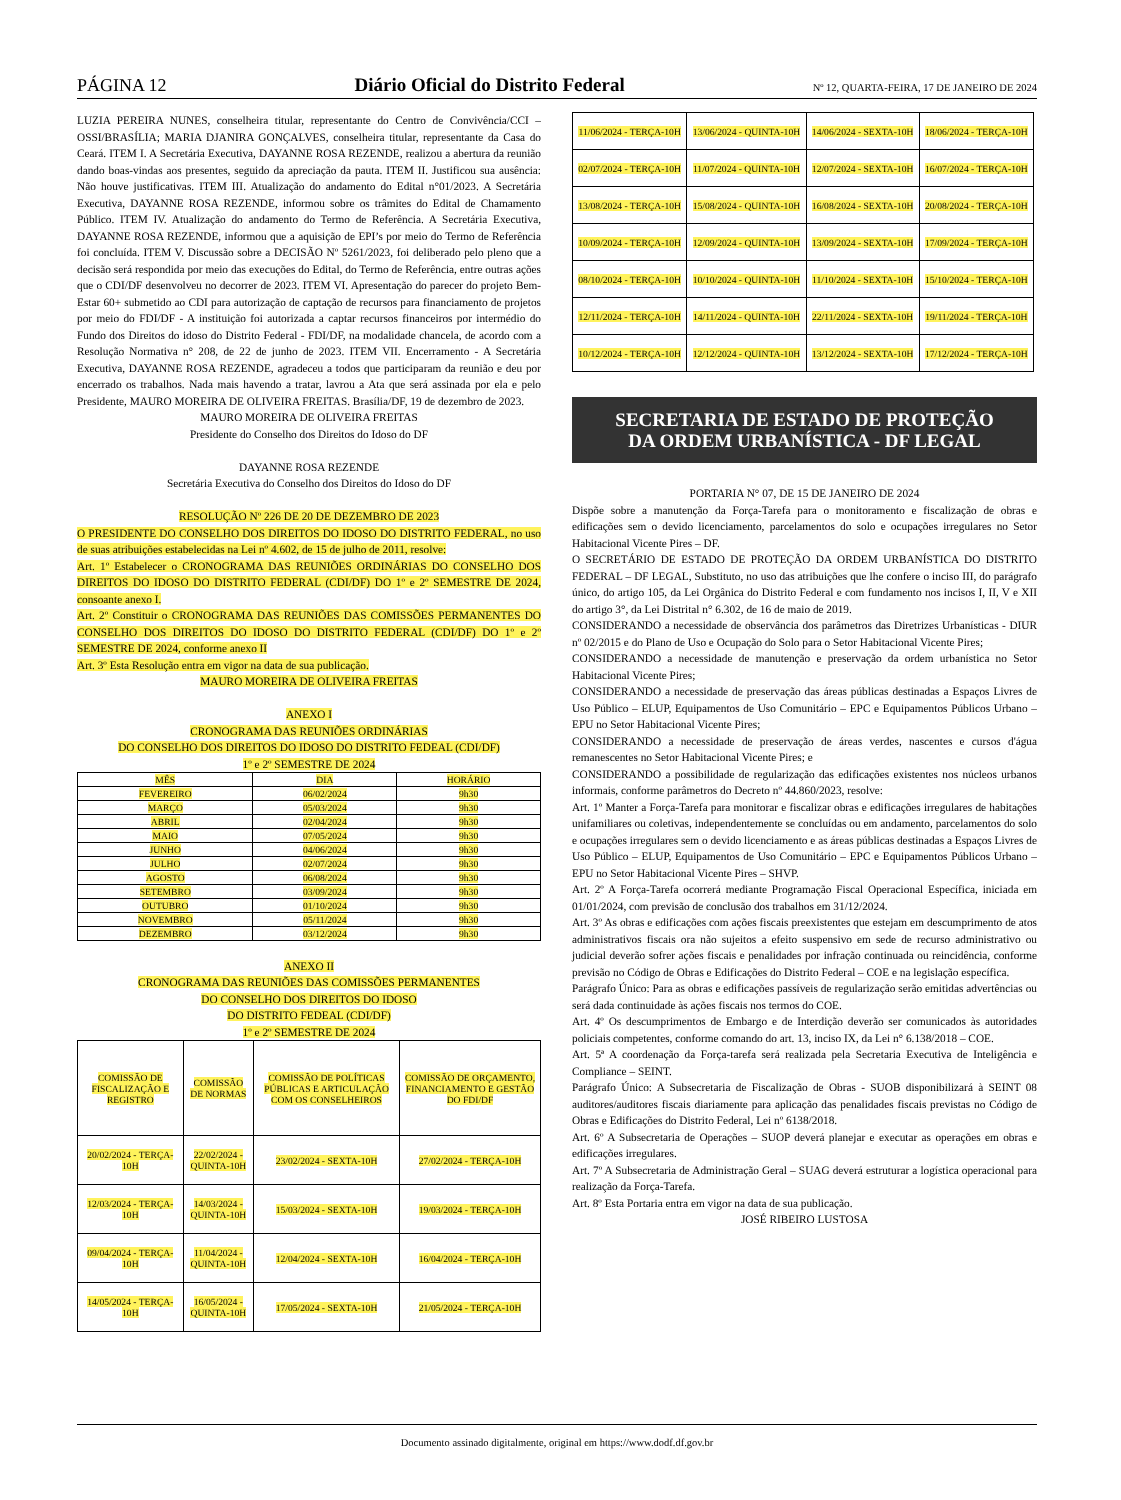PÁGINA 12 Diário Oficial do Distrito Federal Nº 12, QUARTA-FEIRA, 17 DE JANEIRO DE 2024
LUZIA PEREIRA NUNES, conselheira titular, representante do Centro de Convivência/CCI – OSSI/BRASÍLIA; MARIA DJANIRA GONÇALVES, conselheira titular, representante da Casa do Ceará. ITEM I. A Secretária Executiva, DAYANNE ROSA REZENDE, realizou a abertura da reunião dando boas-vindas aos presentes, seguido da apreciação da pauta. ITEM II. Justificou sua ausência: Não houve justificativas. ITEM III. Atualização do andamento do Edital n°01/2023. A Secretária Executiva, DAYANNE ROSA REZENDE, informou sobre os trâmites do Edital de Chamamento Público. ITEM IV. Atualização do andamento do Termo de Referência. A Secretária Executiva, DAYANNE ROSA REZENDE, informou que a aquisição de EPI’s por meio do Termo de Referência foi concluída. ITEM V. Discussão sobre a DECISÃO Nº 5261/2023, foi deliberado pelo pleno que a decisão será respondida por meio das execuções do Edital, do Termo de Referência, entre outras ações que o CDI/DF desenvolveu no decorrer de 2023. ITEM VI. Apresentação do parecer do projeto Bem-Estar 60+ submetido ao CDI para autorização de captação de recursos para financiamento de projetos por meio do FDI/DF - A instituição foi autorizada a captar recursos financeiros por intermédio do Fundo dos Direitos do idoso do Distrito Federal - FDI/DF, na modalidade chancela, de acordo com a Resolução Normativa n° 208, de 22 de junho de 2023. ITEM VII. Encerramento - A Secretária Executiva, DAYANNE ROSA REZENDE, agradeceu a todos que participaram da reunião e deu por encerrado os trabalhos. Nada mais havendo a tratar, lavrou a Ata que será assinada por ela e pelo Presidente, MAURO MOREIRA DE OLIVEIRA FREITAS. Brasília/DF, 19 de dezembro de 2023.
MAURO MOREIRA DE OLIVEIRA FREITAS
Presidente do Conselho dos Direitos do Idoso do DF
DAYANNE ROSA REZENDE
Secretária Executiva do Conselho dos Direitos do Idoso do DF
RESOLUÇÃO Nº 226 DE 20 DE DEZEMBRO DE 2023
O PRESIDENTE DO CONSELHO DOS DIREITOS DO IDOSO DO DISTRITO FEDERAL, no uso de suas atribuições estabelecidas na Lei nº 4.602, de 15 de julho de 2011, resolve:
Art. 1º Estabelecer o CRONOGRAMA DAS REUNIÕES ORDINÁRIAS DO CONSELHO DOS DIREITOS DO IDOSO DO DISTRITO FEDERAL (CDI/DF) DO 1º e 2º SEMESTRE DE 2024, consoante anexo I.
Art. 2º Constituir o CRONOGRAMA DAS REUNIÕES DAS COMISSÕES PERMANENTES DO CONSELHO DOS DIREITOS DO IDOSO DO DISTRITO FEDERAL (CDI/DF) DO 1º e 2º SEMESTRE DE 2024, conforme anexo II
Art. 3º Esta Resolução entra em vigor na data de sua publicação.
MAURO MOREIRA DE OLIVEIRA FREITAS
ANEXO I
CRONOGRAMA DAS REUNIÕES ORDINÁRIAS
DO CONSELHO DOS DIREITOS DO IDOSO DO DISTRITO FEDEAL (CDI/DF)
1º e 2º SEMESTRE DE 2024
| MÊS | DIA | HORÁRIO |
| --- | --- | --- |
| FEVEREIRO | 06/02/2024 | 9h30 |
| MARÇO | 05/03/2024 | 9h30 |
| ABRIL | 02/04/2024 | 9h30 |
| MAIO | 07/05/2024 | 9h30 |
| JUNHO | 04/06/2024 | 9h30 |
| JULHO | 02/07/2024 | 9h30 |
| AGOSTO | 06/08/2024 | 9h30 |
| SETEMBRO | 03/09/2024 | 9h30 |
| OUTUBRO | 01/10/2024 | 9h30 |
| NOVEMBRO | 05/11/2024 | 9h30 |
| DEZEMBRO | 03/12/2024 | 9h30 |
ANEXO II
CRONOGRAMA DAS REUNIÕES DAS COMISSÕES PERMANENTES
DO CONSELHO DOS DIREITOS DO IDOSO
DO DISTRITO FEDEAL (CDI/DF)
1º e 2º SEMESTRE DE 2024
| COMISSÃO DE FISCALIZAÇÃO E REGISTRO | COMISSÃO DE NORMAS | COMISSÃO DE POLÍTICAS PÚBLICAS E ARTICULAÇÃO COM OS CONSELHEIROS | COMISSÃO DE ORÇAMENTO, FINANCIAMENTO E GESTÃO DO FDI/DF |
| --- | --- | --- | --- |
| 20/02/2024 - TERÇA-10H | 22/02/2024 - QUINTA-10H | 23/02/2024 - SEXTA-10H | 27/02/2024 - TERÇA-10H |
| 12/03/2024 - TERÇA-10H | 14/03/2024 - QUINTA-10H | 15/03/2024 - SEXTA-10H | 19/03/2024 - TERÇA-10H |
| 09/04/2024 - TERÇA-10H | 11/04/2024 - QUINTA-10H | 12/04/2024 - SEXTA-10H | 16/04/2024 - TERÇA-10H |
| 14/05/2024 - TERÇA-10H | 16/05/2024 - QUINTA-10H | 17/05/2024 - SEXTA-10H | 21/05/2024 - TERÇA-10H |
| 11/06/2024 - TERÇA-10H | 13/06/2024 - QUINTA-10H | 14/06/2024 - SEXTA-10H | 18/06/2024 - TERÇA-10H |
| 02/07/2024 - TERÇA-10H | 11/07/2024 - QUINTA-10H | 12/07/2024 - SEXTA-10H | 16/07/2024 - TERÇA-10H |
| 13/08/2024 - TERÇA-10H | 15/08/2024 - QUINTA-10H | 16/08/2024 - SEXTA-10H | 20/08/2024 - TERÇA-10H |
| 10/09/2024 - TERÇA-10H | 12/09/2024 - QUINTA-10H | 13/09/2024 - SEXTA-10H | 17/09/2024 - TERÇA-10H |
| 08/10/2024 - TERÇA-10H | 10/10/2024 - QUINTA-10H | 11/10/2024 - SEXTA-10H | 15/10/2024 - TERÇA-10H |
| 12/11/2024 - TERÇA-10H | 14/11/2024 - QUINTA-10H | 22/11/2024 - SEXTA-10H | 19/11/2024 - TERÇA-10H |
| 10/12/2024 - TERÇA-10H | 12/12/2024 - QUINTA-10H | 13/12/2024 - SEXTA-10H | 17/12/2024 - TERÇA-10H |
SECRETARIA DE ESTADO DE PROTEÇÃO
DA ORDEM URBANÍSTICA - DF LEGAL
PORTARIA N° 07, DE 15 DE JANEIRO DE 2024
Dispõe sobre a manutenção da Força-Tarefa para o monitoramento e fiscalização de obras e edificações sem o devido licenciamento, parcelamentos do solo e ocupações irregulares no Setor Habitacional Vicente Pires – DF.
O SECRETÁRIO DE ESTADO DE PROTEÇÃO DA ORDEM URBANÍSTICA DO DISTRITO FEDERAL – DF LEGAL, Substituto, no uso das atribuições que lhe confere o inciso III, do parágrafo único, do artigo 105, da Lei Orgânica do Distrito Federal e com fundamento nos incisos I, II, V e XII do artigo 3°, da Lei Distrital n° 6.302, de 16 de maio de 2019.
CONSIDERANDO a necessidade de observância dos parâmetros das Diretrizes Urbanísticas - DIUR nº 02/2015 e do Plano de Uso e Ocupação do Solo para o Setor Habitacional Vicente Pires;
CONSIDERANDO a necessidade de manutenção e preservação da ordem urbanística no Setor Habitacional Vicente Pires;
CONSIDERANDO a necessidade de preservação das áreas públicas destinadas a Espaços Livres de Uso Público – ELUP, Equipamentos de Uso Comunitário – EPC e Equipamentos Públicos Urbano – EPU no Setor Habitacional Vicente Pires;
CONSIDERANDO a necessidade de preservação de áreas verdes, nascentes e cursos d'água remanescentes no Setor Habitacional Vicente Pires; e
CONSIDERANDO a possibilidade de regularização das edificações existentes nos núcleos urbanos informais, conforme parâmetros do Decreto nº 44.860/2023, resolve:
Art. 1º Manter a Força-Tarefa para monitorar e fiscalizar obras e edificações irregulares de habitações unifamiliares ou coletivas, independentemente se concluídas ou em andamento, parcelamentos do solo e ocupações irregulares sem o devido licenciamento e as áreas públicas destinadas a Espaços Livres de Uso Público – ELUP, Equipamentos de Uso Comunitário – EPC e Equipamentos Públicos Urbano – EPU no Setor Habitacional Vicente Pires – SHVP.
Art. 2º A Força-Tarefa ocorrerá mediante Programação Fiscal Operacional Específica, iniciada em 01/01/2024, com previsão de conclusão dos trabalhos em 31/12/2024.
Art. 3º As obras e edificações com ações fiscais preexistentes que estejam em descumprimento de atos administrativos fiscais ora não sujeitos a efeito suspensivo em sede de recurso administrativo ou judicial deverão sofrer ações fiscais e penalidades por infração continuada ou reincidência, conforme previsão no Código de Obras e Edificações do Distrito Federal – COE e na legislação específica.
Parágrafo Único: Para as obras e edificações passíveis de regularização serão emitidas advertências ou será dada continuidade às ações fiscais nos termos do COE.
Art. 4º Os descumprimentos de Embargo e de Interdição deverão ser comunicados às autoridades policiais competentes, conforme comando do art. 13, inciso IX, da Lei n° 6.138/2018 – COE.
Art. 5ª A coordenação da Força-tarefa será realizada pela Secretaria Executiva de Inteligência e Compliance – SEINT.
Parágrafo Único: A Subsecretaria de Fiscalização de Obras - SUOB disponibilizará à SEINT 08 auditores/auditores fiscais diariamente para aplicação das penalidades fiscais previstas no Código de Obras e Edificações do Distrito Federal, Lei nº 6138/2018.
Art. 6º A Subsecretaria de Operações – SUOP deverá planejar e executar as operações em obras e edificações irregulares.
Art. 7º A Subsecretaria de Administração Geral – SUAG deverá estruturar a logística operacional para realização da Força-Tarefa.
Art. 8º Esta Portaria entra em vigor na data de sua publicação.
JOSÉ RIBEIRO LUSTOSA
Documento assinado digitalmente, original em https://www.dodf.df.gov.br